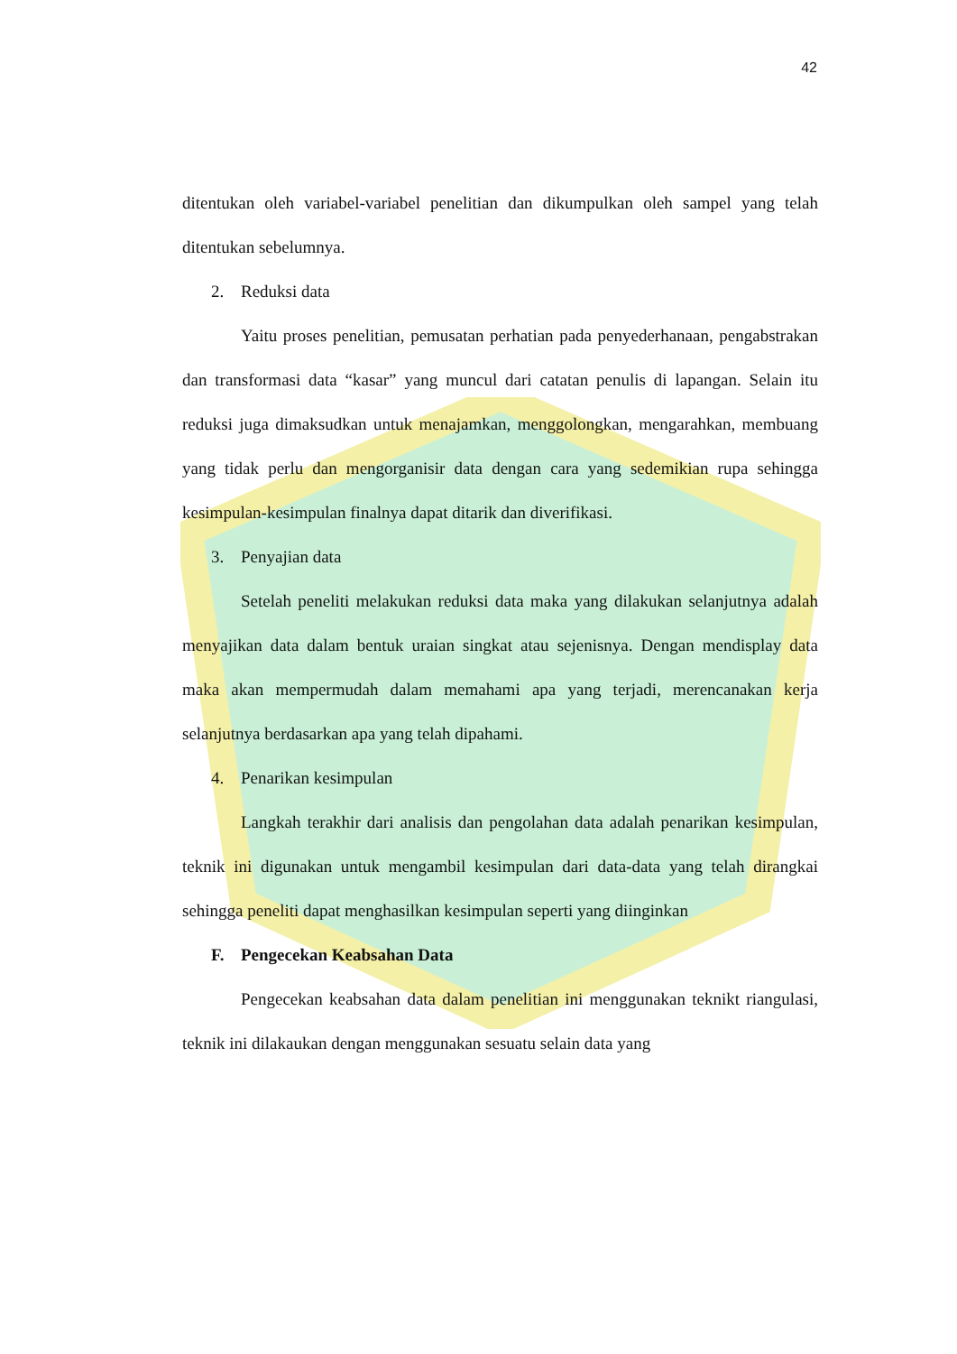42
ditentukan oleh variabel-variabel penelitian dan dikumpulkan oleh sampel yang telah ditentukan sebelumnya.
2. Reduksi data
Yaitu proses penelitian, pemusatan perhatian pada penyederhanaan, pengabstrakan dan transformasi data “kasar” yang muncul dari catatan penulis di lapangan. Selain itu reduksi juga dimaksudkan untuk menajamkan, menggolongkan, mengarahkan, membuang yang tidak perlu dan mengorganisir data dengan cara yang sedemikian rupa sehingga kesimpulan-kesimpulan finalnya dapat ditarik dan diverifikasi.
3. Penyajian data
Setelah peneliti melakukan reduksi data maka yang dilakukan selanjutnya adalah menyajikan data dalam bentuk uraian singkat atau sejenisnya. Dengan mendisplay data maka akan mempermudah dalam memahami apa yang terjadi, merencanakan kerja selanjutnya berdasarkan apa yang telah dipahami.
4. Penarikan kesimpulan
Langkah terakhir dari analisis dan pengolahan data adalah penarikan kesimpulan, teknik ini digunakan untuk mengambil kesimpulan dari data-data yang telah dirangkai sehingga peneliti dapat menghasilkan kesimpulan seperti yang diinginkan
F. Pengecekan Keabsahan Data
Pengecekan keabsahan data dalam penelitian ini menggunakan teknikt riangulasi, teknik ini dilakaukan dengan menggunakan sesuatu selain data yang